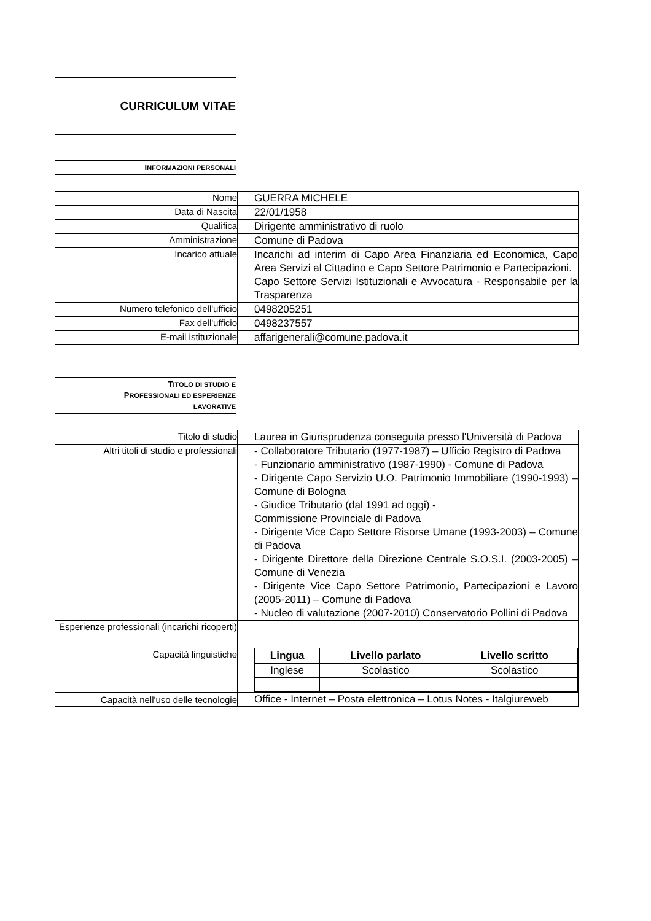CURRICULUM VITAE
INFORMAZIONI PERSONALI
| Nome | | GUERRA MICHELE |
| Data di Nascita | | 22/01/1958 |
| Qualifica | | Dirigente amministrativo di ruolo |
| Amministrazione | | Comune di Padova |
| Incarico attuale | | Incarichi ad interim di Capo Area Finanziaria ed Economica, Capo Area Servizi al Cittadino e Capo Settore Patrimonio e Partecipazioni. Capo Settore Servizi Istituzionali e Avvocatura - Responsabile per la Trasparenza |
| Numero telefonico dell'ufficio | | 0498205251 |
| Fax dell'ufficio | | 0498237557 |
| E-mail istituzionale | | affarigenerali@comune.padova.it |
TITOLO DI STUDIO E
PROFESSIONALI ED ESPERIENZE
LAVORATIVE
| Titolo di studio | | Laurea in Giurisprudenza conseguita presso l'Università di Padova |
| Altri titoli di studio e professionali | | - Collaboratore Tributario (1977-1987) – Ufficio Registro di Padova - Funzionario amministrativo (1987-1990) - Comune di Padova - Dirigente Capo Servizio U.O. Patrimonio Immobiliare (1990-1993) – Comune di Bologna - Giudice Tributario (dal 1991 ad oggi) - Commissione Provinciale di Padova - Dirigente Vice Capo Settore Risorse Umane (1993-2003) – Comune di Padova - Dirigente Direttore della Direzione Centrale S.O.S.I. (2003-2005) – Comune di Venezia - Dirigente Vice Capo Settore Patrimonio, Partecipazioni e Lavoro (2005-2011) – Comune di Padova - Nucleo di valutazione (2007-2010) Conservatorio Pollini di Padova |
| Esperienze professionali (incarichi ricoperti) | | |
| Capacità linguistiche | | / Lingua / Livello parlato / Livello scritto / / --- / --- / --- / / Inglese / Scolastico / Scolastico / |
| Capacità nell'uso delle tecnologie | | Office - Internet – Posta elettronica – Lotus Notes - Italgiureweb |